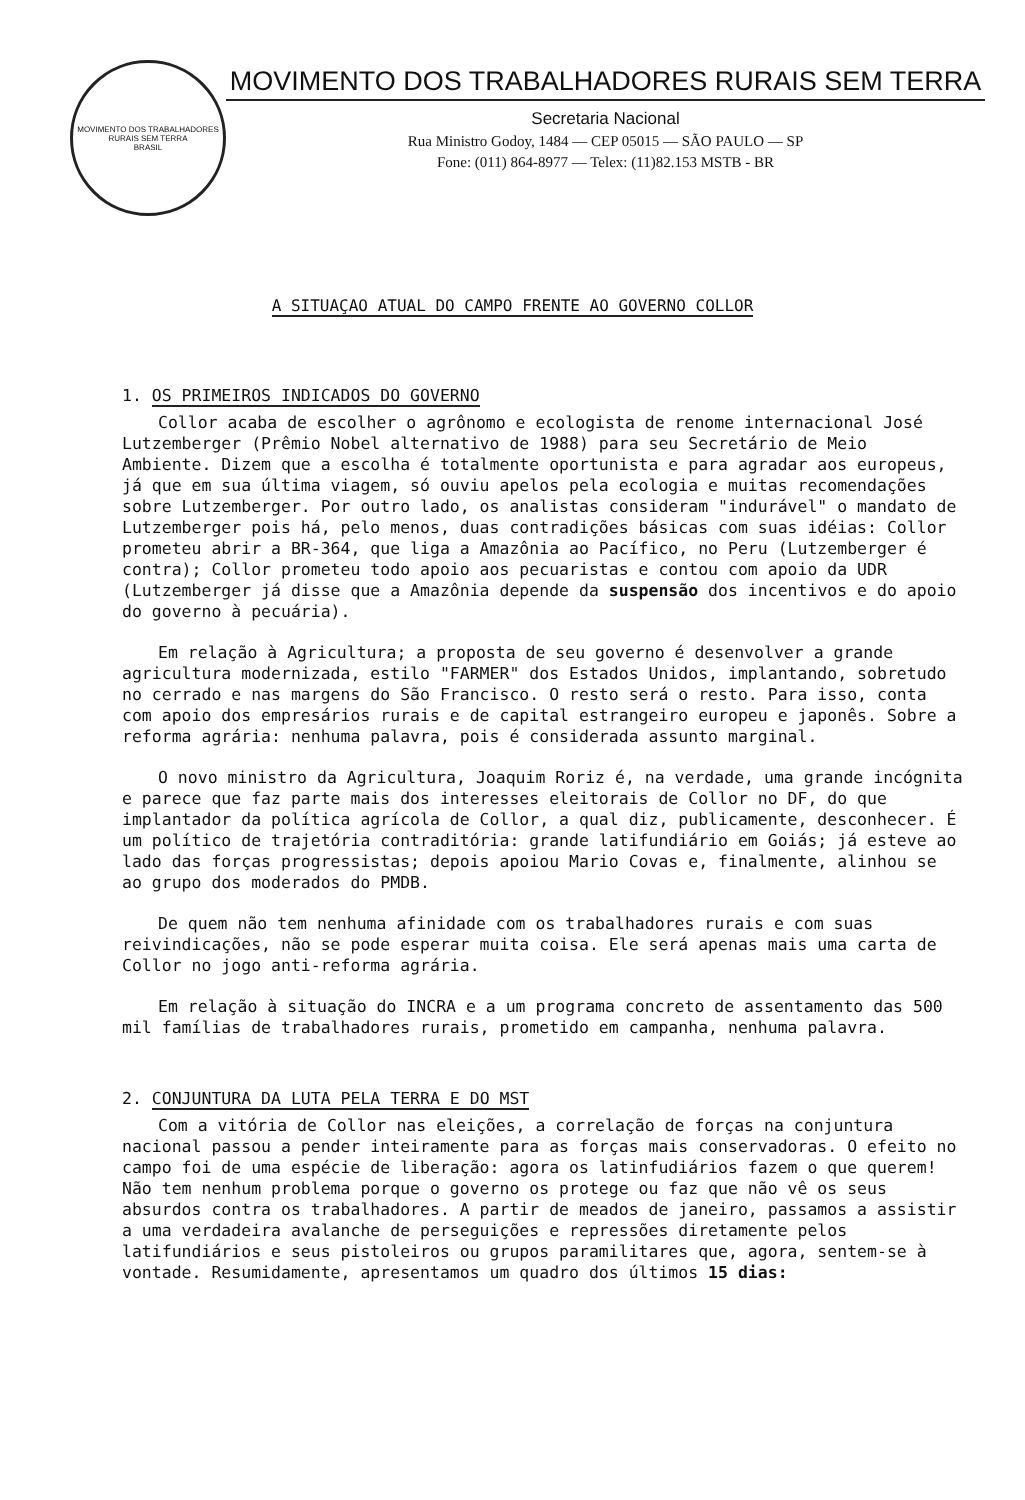MOVIMENTO DOS TRABALHADORES RURAIS SEM TERRA
BRASIL
MOVIMENTO DOS TRABALHADORES RURAIS SEM TERRA
Secretaria Nacional
Rua Ministro Godoy, 1484 — CEP 05015 — SÃO PAULO — SP
Fone: (011) 864-8977 — Telex: (11)82.153 MSTB - BR
A SITUAÇAO ATUAL DO CAMPO FRENTE AO GOVERNO COLLOR
1. OS PRIMEIROS INDICADOS DO GOVERNO
Collor acaba de escolher o agrônomo e ecologista de renome internacional José Lutzemberger (Prêmio Nobel alternativo de 1988) para seu Secretário de Meio Ambiente. Dizem que a escolha é totalmente oportunista e para agradar aos europeus, já que em sua última viagem, só ouviu apelos pela ecologia e muitas recomendações sobre Lutzemberger. Por outro lado, os analistas consideram "indurável" o mandato de Lutzemberger pois há, pelo menos, duas contradições básicas com suas idéias: Collor prometeu abrir a BR-364, que liga a Amazônia ao Pacífico, no Peru (Lutzemberger é contra); Collor prometeu todo apoio aos pecuaristas e contou com apoio da UDR (Lutzemberger já disse que a Amazônia depende da suspensão dos incentivos e do apoio do governo à pecuária).
Em relação à Agricultura; a proposta de seu governo é desenvolver a grande agricultura modernizada, estilo "FARMER" dos Estados Unidos, implantando, sobretudo no cerrado e nas margens do São Francisco. O resto será o resto. Para isso, conta com apoio dos empresários rurais e de capital estrangeiro europeu e japonês. Sobre a reforma agrária: nenhuma palavra, pois é considerada assunto marginal.
O novo ministro da Agricultura, Joaquim Roriz é, na verdade, uma grande incógnita e parece que faz parte mais dos interesses eleitorais de Collor no DF, do que implantador da política agrícola de Collor, a qual diz, publicamente, desconhecer. É um político de trajetória contraditória: grande latifundiário em Goiás; já esteve ao lado das forças progressistas; depois apoiou Mario Covas e, finalmente, alinhou se ao grupo dos moderados do PMDB.
De quem não tem nenhuma afinidade com os trabalhadores rurais e com suas reivindicações, não se pode esperar muita coisa. Ele será apenas mais uma carta de Collor no jogo anti-reforma agrária.
Em relação à situação do INCRA e a um programa concreto de assentamento das 500 mil famílias de trabalhadores rurais, prometido em campanha, nenhuma palavra.
2. CONJUNTURA DA LUTA PELA TERRA E DO MST
Com a vitória de Collor nas eleições, a correlação de forças na conjuntura nacional passou a pender inteiramente para as forças mais conservadoras. O efeito no campo foi de uma espécie de liberação: agora os latinfudiários fazem o que querem! Não tem nenhum problema porque o governo os protege ou faz que não vê os seus absurdos contra os trabalhadores. A partir de meados de janeiro, passamos a assistir a uma verdadeira avalanche de perseguições e repressões diretamente pelos latifundiários e seus pistoleiros ou grupos paramilitares que, agora, sentem-se à vontade. Resumidamente, apresentamos um quadro dos últimos 15 dias: